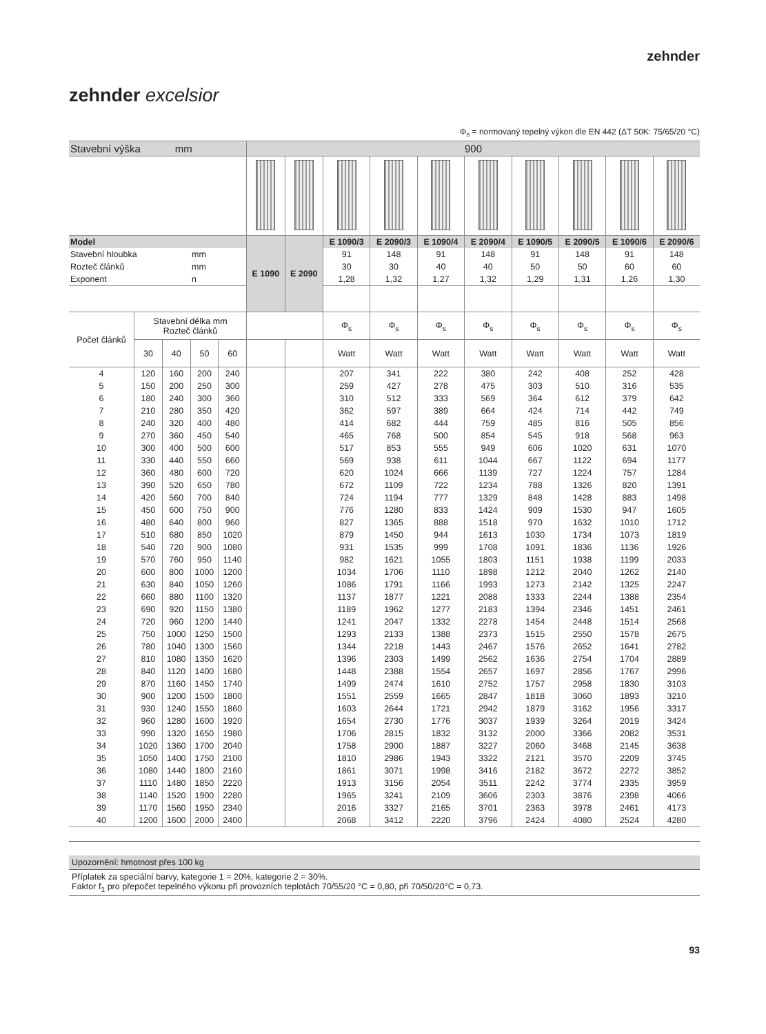zehnder
zehnder excelsior
Φ<sub>s</sub> = normovaný tepelný výkon dle EN 442 (ΔT 50K: 75/65/20 °C)
| Stavební výška mm | | | | | 900 | | | | | | | | | |
| Model | | | | | E 1090 | E 2090 | E 1090/3 | E 2090/3 | E 1090/4 | E 2090/4 | E 1090/5 | E 2090/5 | E 1090/6 | E 2090/6 |
| Stavební hloubka | | | mm | | | | 91 | 148 | 91 | 148 | 91 | 148 | 91 | 148 |
| Rozteč článků | | | mm | | | | 30 | 30 | 40 | 40 | 50 | 50 | 60 | 60 |
| Exponent | | | n | | | | 1,28 | 1,32 | 1,27 | 1,32 | 1,29 | 1,31 | 1,26 | 1,30 |
| Počet článků | Stavební délka mm Rozteč článků | | | | | | Φ<sub>s</sub> | Φ<sub>s</sub> | Φ<sub>s</sub> | Φ<sub>s</sub> | Φ<sub>s</sub> | Φ<sub>s</sub> | Φ<sub>s</sub> | Φ<sub>s</sub> |
| | 30 | 40 | 50 | 60 | | | Watt | Watt | Watt | Watt | Watt | Watt | Watt | Watt |
| 4 | 120 | 160 | 200 | 240 | | | 207 | 341 | 222 | 380 | 242 | 408 | 252 | 428 |
| 5 | 150 | 200 | 250 | 300 | | | 259 | 427 | 278 | 475 | 303 | 510 | 316 | 535 |
| 6 | 180 | 240 | 300 | 360 | | | 310 | 512 | 333 | 569 | 364 | 612 | 379 | 642 |
| 7 | 210 | 280 | 350 | 420 | | | 362 | 597 | 389 | 664 | 424 | 714 | 442 | 749 |
| 8 | 240 | 320 | 400 | 480 | | | 414 | 682 | 444 | 759 | 485 | 816 | 505 | 856 |
| 9 | 270 | 360 | 450 | 540 | | | 465 | 768 | 500 | 854 | 545 | 918 | 568 | 963 |
| 10 | 300 | 400 | 500 | 600 | | | 517 | 853 | 555 | 949 | 606 | 1020 | 631 | 1070 |
| 11 | 330 | 440 | 550 | 660 | | | 569 | 938 | 611 | 1044 | 667 | 1122 | 694 | 1177 |
| 12 | 360 | 480 | 600 | 720 | | | 620 | 1024 | 666 | 1139 | 727 | 1224 | 757 | 1284 |
| 13 | 390 | 520 | 650 | 780 | | | 672 | 1109 | 722 | 1234 | 788 | 1326 | 820 | 1391 |
| 14 | 420 | 560 | 700 | 840 | | | 724 | 1194 | 777 | 1329 | 848 | 1428 | 883 | 1498 |
| 15 | 450 | 600 | 750 | 900 | | | 776 | 1280 | 833 | 1424 | 909 | 1530 | 947 | 1605 |
| 16 | 480 | 640 | 800 | 960 | | | 827 | 1365 | 888 | 1518 | 970 | 1632 | 1010 | 1712 |
| 17 | 510 | 680 | 850 | 1020 | | | 879 | 1450 | 944 | 1613 | 1030 | 1734 | 1073 | 1819 |
| 18 | 540 | 720 | 900 | 1080 | | | 931 | 1535 | 999 | 1708 | 1091 | 1836 | 1136 | 1926 |
| 19 | 570 | 760 | 950 | 1140 | | | 982 | 1621 | 1055 | 1803 | 1151 | 1938 | 1199 | 2033 |
| 20 | 600 | 800 | 1000 | 1200 | | | 1034 | 1706 | 1110 | 1898 | 1212 | 2040 | 1262 | 2140 |
| 21 | 630 | 840 | 1050 | 1260 | | | 1086 | 1791 | 1166 | 1993 | 1273 | 2142 | 1325 | 2247 |
| 22 | 660 | 880 | 1100 | 1320 | | | 1137 | 1877 | 1221 | 2088 | 1333 | 2244 | 1388 | 2354 |
| 23 | 690 | 920 | 1150 | 1380 | | | 1189 | 1962 | 1277 | 2183 | 1394 | 2346 | 1451 | 2461 |
| 24 | 720 | 960 | 1200 | 1440 | | | 1241 | 2047 | 1332 | 2278 | 1454 | 2448 | 1514 | 2568 |
| 25 | 750 | 1000 | 1250 | 1500 | | | 1293 | 2133 | 1388 | 2373 | 1515 | 2550 | 1578 | 2675 |
| 26 | 780 | 1040 | 1300 | 1560 | | | 1344 | 2218 | 1443 | 2467 | 1576 | 2652 | 1641 | 2782 |
| 27 | 810 | 1080 | 1350 | 1620 | | | 1396 | 2303 | 1499 | 2562 | 1636 | 2754 | 1704 | 2889 |
| 28 | 840 | 1120 | 1400 | 1680 | | | 1448 | 2388 | 1554 | 2657 | 1697 | 2856 | 1767 | 2996 |
| 29 | 870 | 1160 | 1450 | 1740 | | | 1499 | 2474 | 1610 | 2752 | 1757 | 2958 | 1830 | 3103 |
| 30 | 900 | 1200 | 1500 | 1800 | | | 1551 | 2559 | 1665 | 2847 | 1818 | 3060 | 1893 | 3210 |
| 31 | 930 | 1240 | 1550 | 1860 | | | 1603 | 2644 | 1721 | 2942 | 1879 | 3162 | 1956 | 3317 |
| 32 | 960 | 1280 | 1600 | 1920 | | | 1654 | 2730 | 1776 | 3037 | 1939 | 3264 | 2019 | 3424 |
| 33 | 990 | 1320 | 1650 | 1980 | | | 1706 | 2815 | 1832 | 3132 | 2000 | 3366 | 2082 | 3531 |
| 34 | 1020 | 1360 | 1700 | 2040 | | | 1758 | 2900 | 1887 | 3227 | 2060 | 3468 | 2145 | 3638 |
| 35 | 1050 | 1400 | 1750 | 2100 | | | 1810 | 2986 | 1943 | 3322 | 2121 | 3570 | 2209 | 3745 |
| 36 | 1080 | 1440 | 1800 | 2160 | | | 1861 | 3071 | 1998 | 3416 | 2182 | 3672 | 2272 | 3852 |
| 37 | 1110 | 1480 | 1850 | 2220 | | | 1913 | 3156 | 2054 | 3511 | 2242 | 3774 | 2335 | 3959 |
| 38 | 1140 | 1520 | 1900 | 2280 | | | 1965 | 3241 | 2109 | 3606 | 2303 | 3876 | 2398 | 4066 |
| 39 | 1170 | 1560 | 1950 | 2340 | | | 2016 | 3327 | 2165 | 3701 | 2363 | 3978 | 2461 | 4173 |
| 40 | 1200 | 1600 | 2000 | 2400 | | | 2068 | 3412 | 2220 | 3796 | 2424 | 4080 | 2524 | 4280 |
Upozornění: hmotnost přes 100 kg
Příplatek za speciální barvy, kategorie 1 = 20%, kategorie 2 = 30%.
Faktor f<sub>1</sub> pro přepočet tepelného výkonu při provozních teplotách 70/55/20 °C = 0,80, při 70/50/20°C = 0,73.
93